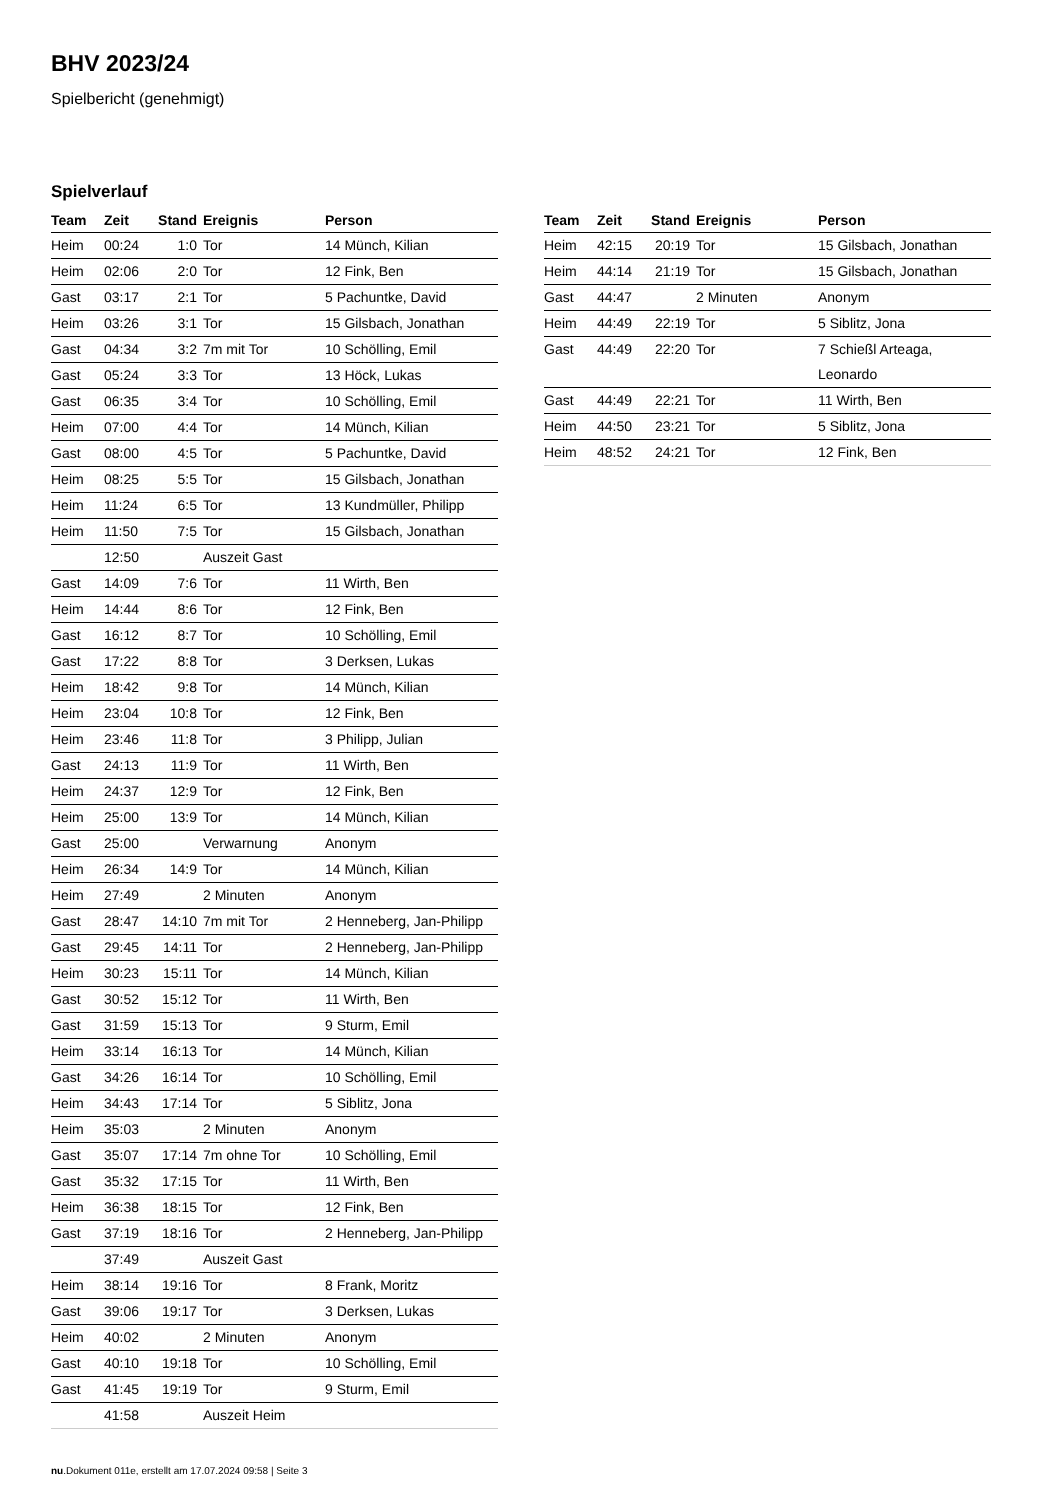BHV 2023/24
Spielbericht (genehmigt)
Spielverlauf
| Team | Zeit | Stand | Ereignis | Person |
| --- | --- | --- | --- | --- |
| Heim | 00:24 | 1:0 | Tor | 14 Münch, Kilian |
| Heim | 02:06 | 2:0 | Tor | 12 Fink, Ben |
| Gast | 03:17 | 2:1 | Tor | 5 Pachuntke, David |
| Heim | 03:26 | 3:1 | Tor | 15 Gilsbach, Jonathan |
| Gast | 04:34 | 3:2 | 7m mit Tor | 10 Schölling, Emil |
| Gast | 05:24 | 3:3 | Tor | 13 Höck, Lukas |
| Gast | 06:35 | 3:4 | Tor | 10 Schölling, Emil |
| Heim | 07:00 | 4:4 | Tor | 14 Münch, Kilian |
| Gast | 08:00 | 4:5 | Tor | 5 Pachuntke, David |
| Heim | 08:25 | 5:5 | Tor | 15 Gilsbach, Jonathan |
| Heim | 11:24 | 6:5 | Tor | 13 Kundmüller, Philipp |
| Heim | 11:50 | 7:5 | Tor | 15 Gilsbach, Jonathan |
| | 12:50 | | Auszeit Gast | |
| Gast | 14:09 | 7:6 | Tor | 11 Wirth, Ben |
| Heim | 14:44 | 8:6 | Tor | 12 Fink, Ben |
| Gast | 16:12 | 8:7 | Tor | 10 Schölling, Emil |
| Gast | 17:22 | 8:8 | Tor | 3 Derksen, Lukas |
| Heim | 18:42 | 9:8 | Tor | 14 Münch, Kilian |
| Heim | 23:04 | 10:8 | Tor | 12 Fink, Ben |
| Heim | 23:46 | 11:8 | Tor | 3 Philipp, Julian |
| Gast | 24:13 | 11:9 | Tor | 11 Wirth, Ben |
| Heim | 24:37 | 12:9 | Tor | 12 Fink, Ben |
| Heim | 25:00 | 13:9 | Tor | 14 Münch, Kilian |
| Gast | 25:00 | | Verwarnung | Anonym |
| Heim | 26:34 | 14:9 | Tor | 14 Münch, Kilian |
| Heim | 27:49 | | 2 Minuten | Anonym |
| Gast | 28:47 | 14:10 | 7m mit Tor | 2 Henneberg, Jan-Philipp |
| Gast | 29:45 | 14:11 | Tor | 2 Henneberg, Jan-Philipp |
| Heim | 30:23 | 15:11 | Tor | 14 Münch, Kilian |
| Gast | 30:52 | 15:12 | Tor | 11 Wirth, Ben |
| Gast | 31:59 | 15:13 | Tor | 9 Sturm, Emil |
| Heim | 33:14 | 16:13 | Tor | 14 Münch, Kilian |
| Gast | 34:26 | 16:14 | Tor | 10 Schölling, Emil |
| Heim | 34:43 | 17:14 | Tor | 5 Siblitz, Jona |
| Heim | 35:03 | | 2 Minuten | Anonym |
| Gast | 35:07 | 17:14 | 7m ohne Tor | 10 Schölling, Emil |
| Gast | 35:32 | 17:15 | Tor | 11 Wirth, Ben |
| Heim | 36:38 | 18:15 | Tor | 12 Fink, Ben |
| Gast | 37:19 | 18:16 | Tor | 2 Henneberg, Jan-Philipp |
| | 37:49 | | Auszeit Gast | |
| Heim | 38:14 | 19:16 | Tor | 8 Frank, Moritz |
| Gast | 39:06 | 19:17 | Tor | 3 Derksen, Lukas |
| Heim | 40:02 | | 2 Minuten | Anonym |
| Gast | 40:10 | 19:18 | Tor | 10 Schölling, Emil |
| Gast | 41:45 | 19:19 | Tor | 9 Sturm, Emil |
| | 41:58 | | Auszeit Heim | |
| Team | Zeit | Stand | Ereignis | Person |
| --- | --- | --- | --- | --- |
| Heim | 42:15 | 20:19 | Tor | 15 Gilsbach, Jonathan |
| Heim | 44:14 | 21:19 | Tor | 15 Gilsbach, Jonathan |
| Gast | 44:47 | | 2 Minuten | Anonym |
| Heim | 44:49 | 22:19 | Tor | 5 Siblitz, Jona |
| Gast | 44:49 | 22:20 | Tor | 7 Schießl Arteaga, Leonardo |
| Gast | 44:49 | 22:21 | Tor | 11 Wirth, Ben |
| Heim | 44:50 | 23:21 | Tor | 5 Siblitz, Jona |
| Heim | 48:52 | 24:21 | Tor | 12 Fink, Ben |
nu.Dokument 011e, erstellt am 17.07.2024 09:58 | Seite 3